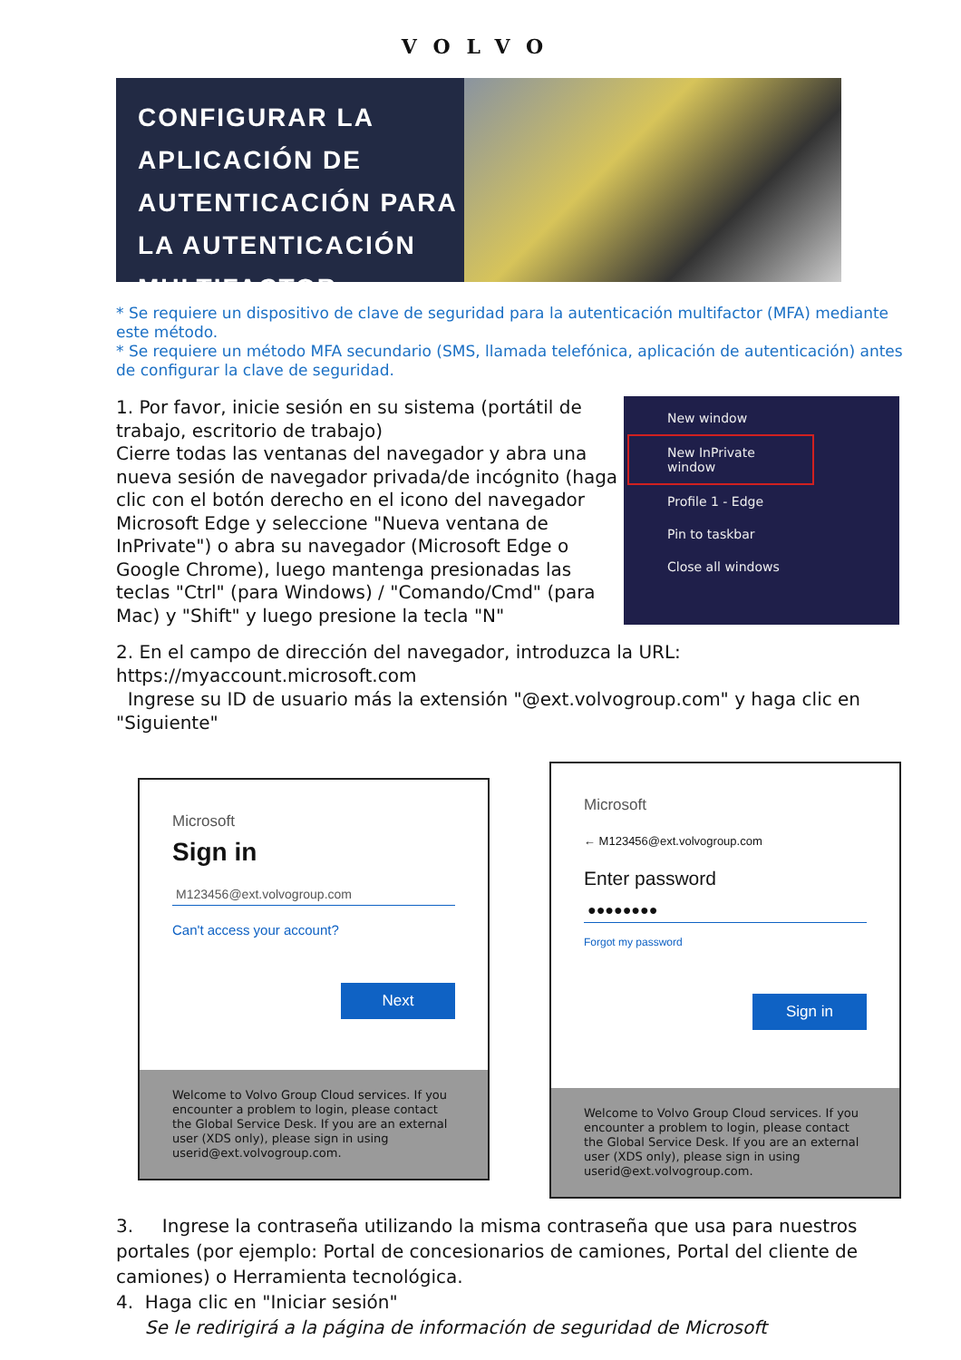VOLVO
CONFIGURAR LA APLICACIÓN DE AUTENTICACIÓN PARA LA AUTENTICACIÓN MULTIFACTOR
* Se requiere un dispositivo de clave de seguridad para la autenticación multifactor (MFA) mediante este método.
* Se requiere un método MFA secundario (SMS, llamada telefónica, aplicación de autenticación) antes de configurar la clave de seguridad.
1. Por favor, inicie sesión en su sistema (portátil de trabajo, escritorio de trabajo)
Cierre todas las ventanas del navegador y abra una nueva sesión de navegador privada/de incógnito (haga clic con el botón derecho en el icono del navegador Microsoft Edge y seleccione "Nueva ventana de InPrivate") o abra su navegador (Microsoft Edge o Google Chrome), luego mantenga presionadas las teclas "Ctrl" (para Windows) / "Comando/Cmd" (para Mac) y "Shift" y luego presione la tecla "N"
New window
New InPrivate window
Profile 1 - Edge
Pin to taskbar
Close all windows
2. En el campo de dirección del navegador, introduzca la URL: https://myaccount.microsoft.com
Ingrese su ID de usuario más la extensión "@ext.volvogroup.com" y haga clic en "Siguiente"
Microsoft
Sign in
M123456@ext.volvogroup.com
Can't access your account?
Next
Welcome to Volvo Group Cloud services. If you encounter a problem to login, please contact the Global Service Desk. If you are an external user (XDS only), please sign in using userid@ext.volvogroup.com.
Microsoft
← M123456@ext.volvogroup.com
Enter password
●●●●●●●●
Forgot my password
Sign in
Welcome to Volvo Group Cloud services. If you encounter a problem to login, please contact the Global Service Desk. If you are an external user (XDS only), please sign in using userid@ext.volvogroup.com.
3. Ingrese la contraseña utilizando la misma contraseña que usa para nuestros portales (por ejemplo: Portal de concesionarios de camiones, Portal del cliente de camiones) o Herramienta tecnológica.
4. Haga clic en "Iniciar sesión"
Se le redirigirá a la página de información de seguridad de Microsoft